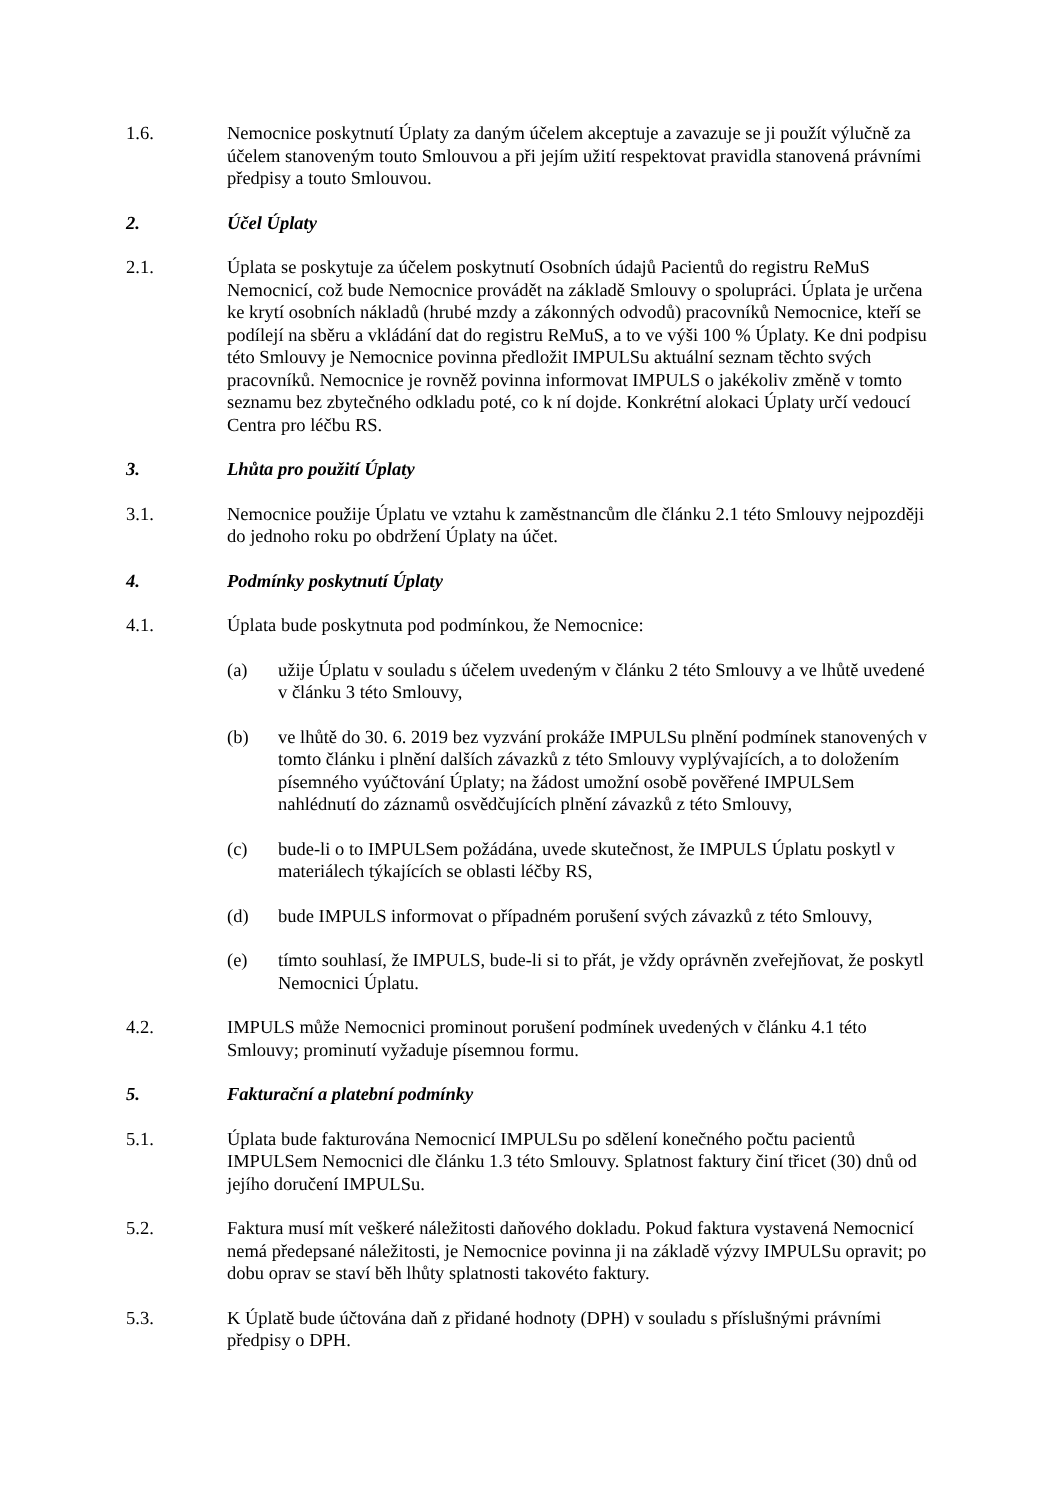1.6. Nemocnice poskytnutí Úplaty za daným účelem akceptuje a zavazuje se ji použít výlučně za účelem stanoveným touto Smlouvou a při jejím užití respektovat pravidla stanovená právními předpisy a touto Smlouvou.
2. Účel Úplaty
2.1. Úplata se poskytuje za účelem poskytnutí Osobních údajů Pacientů do registru ReMuS Nemocnicí, což bude Nemocnice provádět na základě Smlouvy o spolupráci. Úplata je určena ke krytí osobních nákladů (hrubé mzdy a zákonných odvodů) pracovníků Nemocnice, kteří se podílejí na sběru a vkládání dat do registru ReMuS, a to ve výši 100 % Úplaty. Ke dni podpisu této Smlouvy je Nemocnice povinna předložit IMPULSu aktuální seznam těchto svých pracovníků. Nemocnice je rovněž povinna informovat IMPULS o jakékoliv změně v tomto seznamu bez zbytečného odkladu poté, co k ní dojde. Konkrétní alokaci Úplaty určí vedoucí Centra pro léčbu RS.
3. Lhůta pro použití Úplaty
3.1. Nemocnice použije Úplatu ve vztahu k zaměstnancům dle článku 2.1 této Smlouvy nejpozději do jednoho roku po obdržení Úplaty na účet.
4. Podmínky poskytnutí Úplaty
4.1. Úplata bude poskytnuta pod podmínkou, že Nemocnice:
(a) užije Úplatu v souladu s účelem uvedeným v článku 2 této Smlouvy a ve lhůtě uvedené v článku 3 této Smlouvy,
(b) ve lhůtě do 30. 6. 2019 bez vyzvání prokáže IMPULSu plnění podmínek stanovených v tomto článku i plnění dalších závazků z této Smlouvy vyplývajících, a to doložením písemného vyúčtování Úplaty; na žádost umožní osobě pověřené IMPULSem nahlédnutí do záznamů osvědčujících plnění závazků z této Smlouvy,
(c) bude-li o to IMPULSem požádána, uvede skutečnost, že IMPULS Úplatu poskytl v materiálech týkajících se oblasti léčby RS,
(d) bude IMPULS informovat o případném porušení svých závazků z této Smlouvy,
(e) tímto souhlasí, že IMPULS, bude-li si to přát, je vždy oprávněn zveřejňovat, že poskytl Nemocnici Úplatu.
4.2. IMPULS může Nemocnici prominout porušení podmínek uvedených v článku 4.1 této Smlouvy; prominutí vyžaduje písemnou formu.
5. Fakturační a platební podmínky
5.1. Úplata bude fakturována Nemocnicí IMPULSu po sdělení konečného počtu pacientů IMPULSem Nemocnici dle článku 1.3 této Smlouvy. Splatnost faktury činí třicet (30) dnů od jejího doručení IMPULSu.
5.2. Faktura musí mít veškeré náležitosti daňového dokladu. Pokud faktura vystavená Nemocnicí nemá předepsané náležitosti, je Nemocnice povinna ji na základě výzvy IMPULSu opravit; po dobu oprav se staví běh lhůty splatnosti takovéto faktury.
5.3. K Úplatě bude účtována daň z přidané hodnoty (DPH) v souladu s příslušnými právními předpisy o DPH.